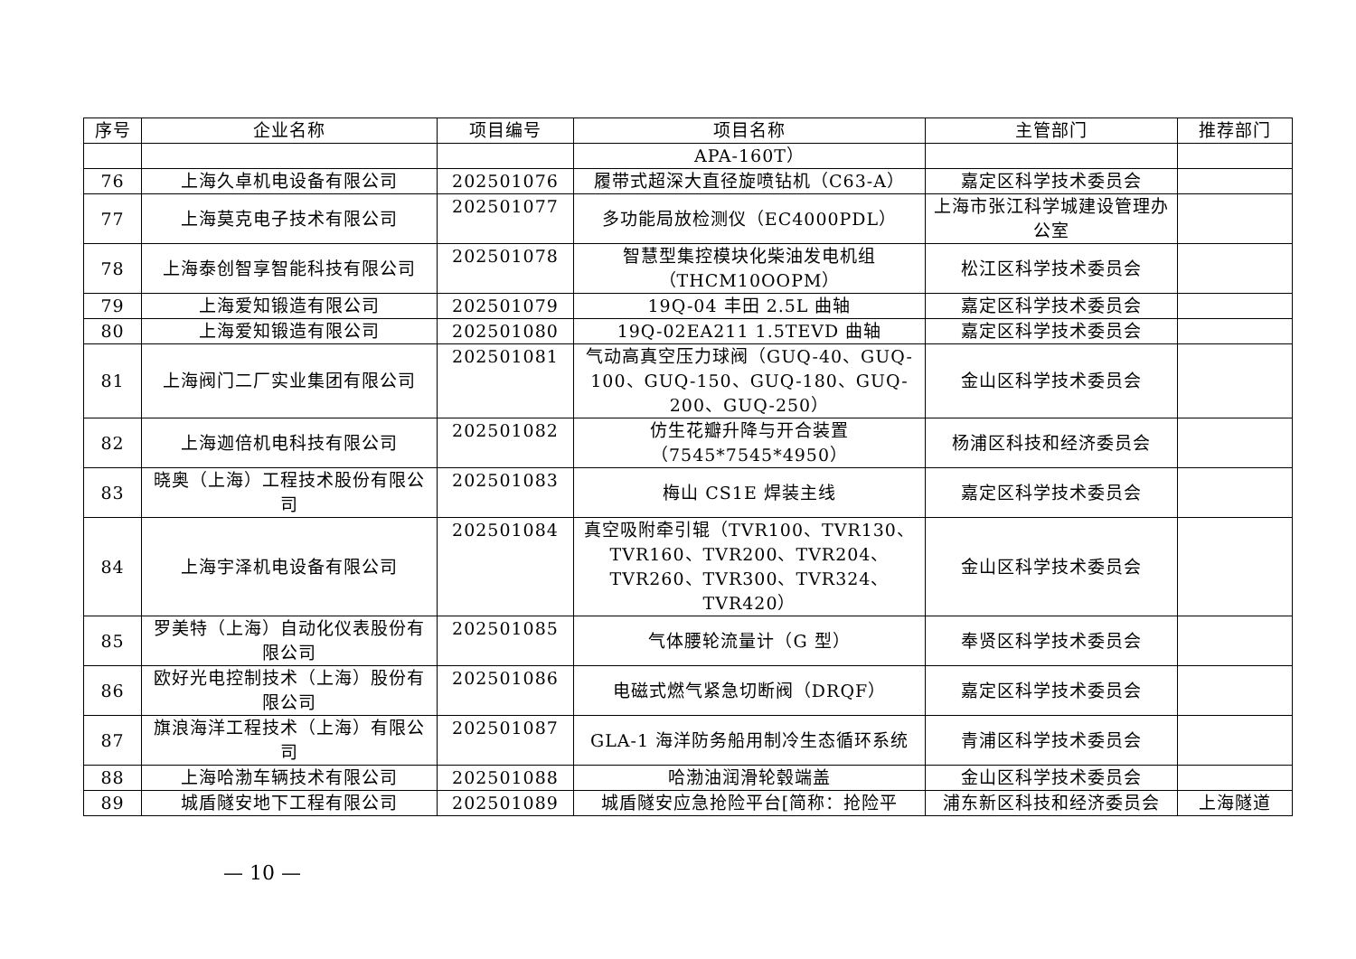| 序号 | 企业名称 | 项目编号 | 项目名称 | 主管部门 | 推荐部门 |
| --- | --- | --- | --- | --- | --- |
| | | | APA-160T） | | |
| 76 | 上海久卓机电设备有限公司 | 202501076 | 履带式超深大直径旋喷钻机（C63-A） | 嘉定区科学技术委员会 | |
| 77 | 上海莫克电子技术有限公司 | 202501077 | 多功能局放检测仪（EC4000PDL） | 上海市张江科学城建设管理办公室 | |
| 78 | 上海泰创智享智能科技有限公司 | 202501078 | 智慧型集控模块化柴油发电机组（THCM10OOPM） | 松江区科学技术委员会 | |
| 79 | 上海爱知锻造有限公司 | 202501079 | 19Q-04 丰田 2.5L 曲轴 | 嘉定区科学技术委员会 | |
| 80 | 上海爱知锻造有限公司 | 202501080 | 19Q-02EA211 1.5TEVD 曲轴 | 嘉定区科学技术委员会 | |
| 81 | 上海阀门二厂实业集团有限公司 | 202501081 | 气动高真空压力球阀（GUQ-40、GUQ-100、GUQ-150、GUQ-180、GUQ-200、GUQ-250） | 金山区科学技术委员会 | |
| 82 | 上海迦倍机电科技有限公司 | 202501082 | 仿生花瓣升降与开合装置（7545*7545*4950） | 杨浦区科技和经济委员会 | |
| 83 | 晓奥（上海）工程技术股份有限公司 | 202501083 | 梅山 CS1E 焊装主线 | 嘉定区科学技术委员会 | |
| 84 | 上海宇泽机电设备有限公司 | 202501084 | 真空吸附牵引辊（TVR100、TVR130、TVR160、TVR200、TVR204、TVR260、TVR300、TVR324、TVR420） | 金山区科学技术委员会 | |
| 85 | 罗美特（上海）自动化仪表股份有限公司 | 202501085 | 气体腰轮流量计（G 型） | 奉贤区科学技术委员会 | |
| 86 | 欧好光电控制技术（上海）股份有限公司 | 202501086 | 电磁式燃气紧急切断阀（DRQF） | 嘉定区科学技术委员会 | |
| 87 | 旗浪海洋工程技术（上海）有限公司 | 202501087 | GLA-1 海洋防务船用制冷生态循环系统 | 青浦区科学技术委员会 | |
| 88 | 上海哈渤车辆技术有限公司 | 202501088 | 哈渤油润滑轮毂端盖 | 金山区科学技术委员会 | |
| 89 | 城盾隧安地下工程有限公司 | 202501089 | 城盾隧安应急抢险平台[简称：抢险平 | 浦东新区科技和经济委员会 | 上海隧道 |
— 10 —